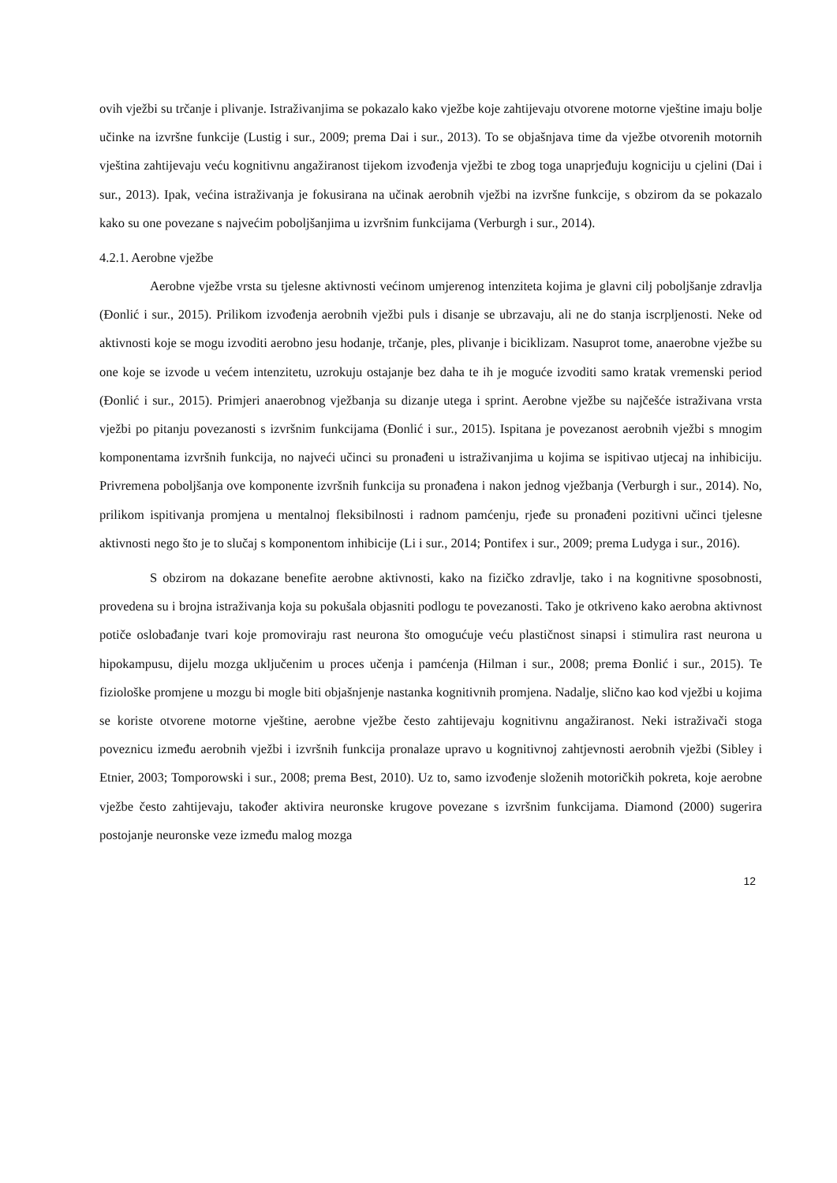ovih vježbi su trčanje i plivanje. Istraživanjima se pokazalo kako vježbe koje zahtijevaju otvorene motorne vještine imaju bolje učinke na izvršne funkcije (Lustig i sur., 2009; prema Dai i sur., 2013). To se objašnjava time da vježbe otvorenih motornih vještina zahtijevaju veću kognitivnu angažiranost tijekom izvođenja vježbi te zbog toga unaprjeđuju kogniciju u cjelini (Dai i sur., 2013). Ipak, većina istraživanja je fokusirana na učinak aerobnih vježbi na izvršne funkcije, s obzirom da se pokazalo kako su one povezane s najvećim poboljšanjima u izvršnim funkcijama (Verburgh i sur., 2014).
4.2.1. Aerobne vježbe
Aerobne vježbe vrsta su tjelesne aktivnosti većinom umjerenog intenziteta kojima je glavni cilj poboljšanje zdravlja (Đonlić i sur., 2015). Prilikom izvođenja aerobnih vježbi puls i disanje se ubrzavaju, ali ne do stanja iscrpljenosti. Neke od aktivnosti koje se mogu izvoditi aerobno jesu hodanje, trčanje, ples, plivanje i biciklizam. Nasuprot tome, anaerobne vježbe su one koje se izvode u većem intenzitetu, uzrokuju ostajanje bez daha te ih je moguće izvoditi samo kratak vremenski period (Đonlić i sur., 2015). Primjeri anaerobnog vježbanja su dizanje utega i sprint. Aerobne vježbe su najčešće istraživana vrsta vježbi po pitanju povezanosti s izvršnim funkcijama (Đonlić i sur., 2015). Ispitana je povezanost aerobnih vježbi s mnogim komponentama izvršnih funkcija, no najveći učinci su pronađeni u istraživanjima u kojima se ispitivao utjecaj na inhibiciju. Privremena poboljšanja ove komponente izvršnih funkcija su pronađena i nakon jednog vježbanja (Verburgh i sur., 2014). No, prilikom ispitivanja promjena u mentalnoj fleksibilnosti i radnom pamćenju, rjeđe su pronađeni pozitivni učinci tjelesne aktivnosti nego što je to slučaj s komponentom inhibicije (Li i sur., 2014; Pontifex i sur., 2009; prema Ludyga i sur., 2016).
S obzirom na dokazane benefite aerobne aktivnosti, kako na fizičko zdravlje, tako i na kognitivne sposobnosti, provedena su i brojna istraživanja koja su pokušala objasniti podlogu te povezanosti. Tako je otkriveno kako aerobna aktivnost potiče oslobađanje tvari koje promoviraju rast neurona što omogućuje veću plastičnost sinapsi i stimulira rast neurona u hipokampusu, dijelu mozga uključenim u proces učenja i pamćenja (Hilman i sur., 2008; prema Đonlić i sur., 2015). Te fiziološke promjene u mozgu bi mogle biti objašnjenje nastanka kognitivnih promjena. Nadalje, slično kao kod vježbi u kojima se koriste otvorene motorne vještine, aerobne vježbe često zahtijevaju kognitivnu angažiranost. Neki istraživači stoga poveznicu između aerobnih vježbi i izvršnih funkcija pronalaze upravo u kognitivnoj zahtjevnosti aerobnih vježbi (Sibley i Etnier, 2003; Tomporowski i sur., 2008; prema Best, 2010). Uz to, samo izvođenje složenih motoričkih pokreta, koje aerobne vježbe često zahtijevaju, također aktivira neuronske krugove povezane s izvršnim funkcijama. Diamond (2000) sugerira postojanje neuronske veze između malog mozga
12